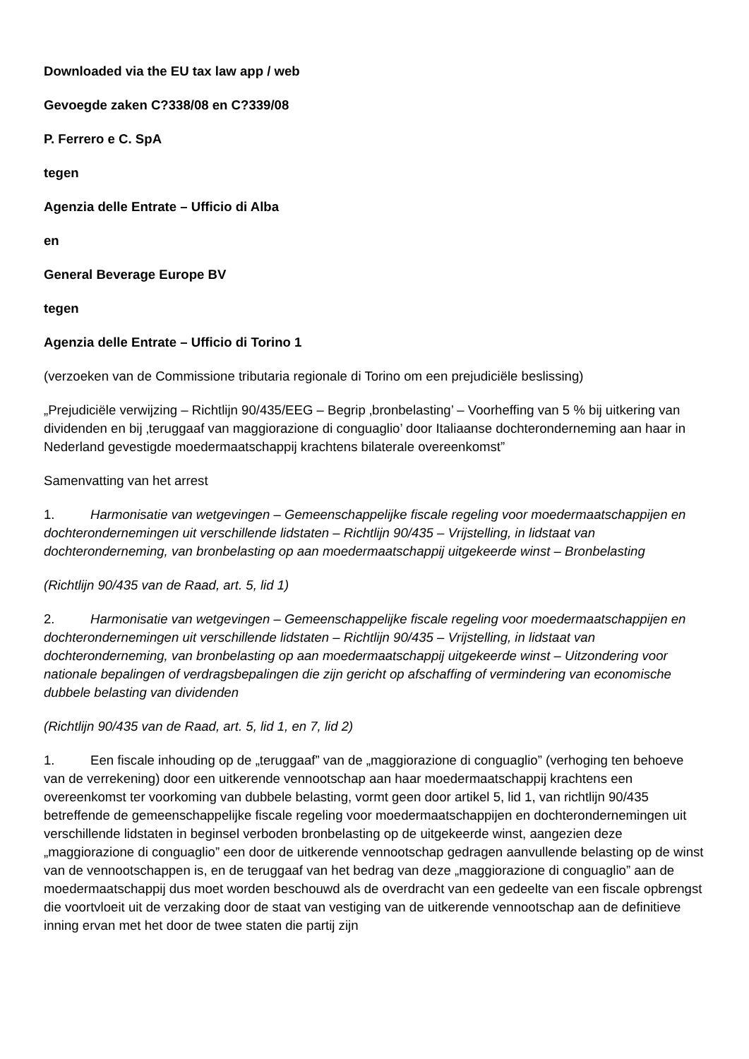Downloaded via the EU tax law app / web
Gevoegde zaken C?338/08 en C?339/08
P. Ferrero e C. SpA
tegen
Agenzia delle Entrate – Ufficio di Alba
en
General Beverage Europe BV
tegen
Agenzia delle Entrate – Ufficio di Torino 1
(verzoeken van de Commissione tributaria regionale di Torino om een prejudiciële beslissing)
„Prejudiciële verwijzing – Richtlijn 90/435/EEG – Begrip ‚bronbelasting’ – Voorheffing van 5 % bij uitkering van dividenden en bij ‚teruggaaf van maggiorazione di conguaglio’ door Italiaanse dochteronderneming aan haar in Nederland gevestigde moedermaatschappij krachtens bilaterale overeenkomst”
Samenvatting van het arrest
1. Harmonisatie van wetgevingen – Gemeenschappelijke fiscale regeling voor moedermaatschappijen en dochterondernemingen uit verschillende lidstaten – Richtlijn 90/435 – Vrijstelling, in lidstaat van dochteronderneming, van bronbelasting op aan moedermaatschappij uitgekeerde winst – Bronbelasting
(Richtlijn 90/435 van de Raad, art. 5, lid 1)
2. Harmonisatie van wetgevingen – Gemeenschappelijke fiscale regeling voor moedermaatschappijen en dochterondernemingen uit verschillende lidstaten – Richtlijn 90/435 – Vrijstelling, in lidstaat van dochteronderneming, van bronbelasting op aan moedermaatschappij uitgekeerde winst – Uitzondering voor nationale bepalingen of verdragsbepalingen die zijn gericht op afschaffing of vermindering van economische dubbele belasting van dividenden
(Richtlijn 90/435 van de Raad, art. 5, lid 1, en 7, lid 2)
1. Een fiscale inhouding op de „teruggaaf” van de „maggiorazione di conguaglio” (verhoging ten behoeve van de verrekening) door een uitkerende vennootschap aan haar moedermaatschappij krachtens een overeenkomst ter voorkoming van dubbele belasting, vormt geen door artikel 5, lid 1, van richtlijn 90/435 betreffende de gemeenschappelijke fiscale regeling voor moedermaatschappijen en dochterondernemingen uit verschillende lidstaten in beginsel verboden bronbelasting op de uitgekeerde winst, aangezien deze „maggiorazione di conguaglio” een door de uitkerende vennootschap gedragen aanvullende belasting op de winst van de vennootschappen is, en de teruggaaf van het bedrag van deze „maggiorazione di conguaglio” aan de moedermaatschappij dus moet worden beschouwd als de overdracht van een gedeelte van een fiscale opbrengst die voortvloeit uit de verzaking door de staat van vestiging van de uitkerende vennootschap aan de definitieve inning ervan met het door de twee staten die partij zijn